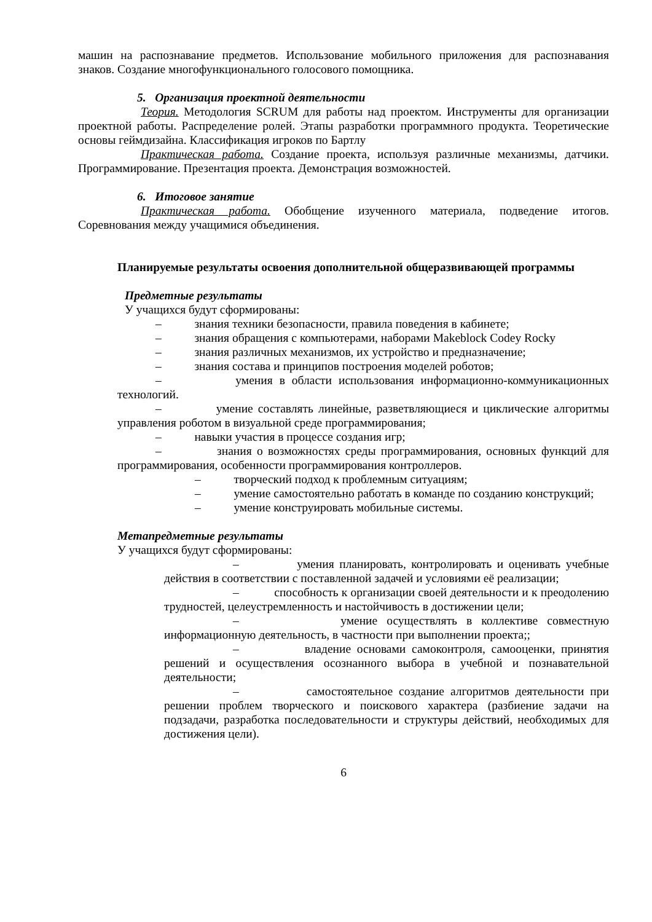машин на распознавание предметов. Использование мобильного приложения для распознавания знаков. Создание многофункционального голосового помощника.
5. Организация проектной деятельности
Теория. Методология SCRUM для работы над проектом. Инструменты для организации проектной работы. Распределение ролей. Этапы разработки программного продукта. Теоретические основы геймдизайна. Классификация игроков по Бартлу
Практическая работа. Создание проекта, используя различные механизмы, датчики. Программирование. Презентация проекта. Демонстрация возможностей.
6. Итоговое занятие
Практическая работа. Обобщение изученного материала, подведение итогов. Соревнования между учащимися объединения.
Планируемые результаты освоения дополнительной общеразвивающей программы
Предметные результаты
У учащихся будут сформированы:
– знания техники безопасности, правила поведения в кабинете;
– знания обращения с компьютерами, наборами Makeblock Codey Rocky
– знания различных механизмов, их устройство и предназначение;
– знания состава и принципов построения моделей роботов;
– умения в области использования информационно-коммуникационных технологий.
– умение составлять линейные, разветвляющиеся и циклические алгоритмы управления роботом в визуальной среде программирования;
– навыки участия в процессе создания игр;
– знания о возможностях среды программирования, основных функций для программирования, особенности программирования контроллеров.
– творческий подход к проблемным ситуациям;
– умение самостоятельно работать в команде по созданию конструкций;
– умение конструировать мобильные системы.
Метапредметные результаты
У учащихся будут сформированы:
– умения планировать, контролировать и оценивать учебные действия в соответствии с поставленной задачей и условиями её реализации;
– способность к организации своей деятельности и к преодолению трудностей, целеустремленность и настойчивость в достижении цели;
– умение осуществлять в коллективе совместную информационную деятельность, в частности при выполнении проекта;;
– владение основами самоконтроля, самооценки, принятия решений и осуществления осознанного выбора в учебной и познавательной деятельности;
– самостоятельное создание алгоритмов деятельности при решении проблем творческого и поискового характера (разбиение задачи на подзадачи, разработка последовательности и структуры действий, необходимых для достижения цели).
6